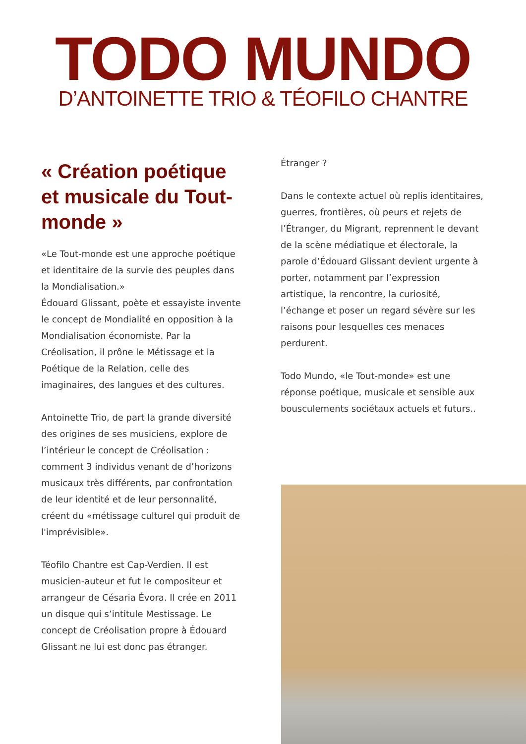TODO MUNDO
D’ANTOINETTE TRIO & TÉOFILO CHANTRE
« Création poétique et musicale du Tout-monde »
«Le Tout-monde est une approche poétique et identitaire de la survie des peuples dans la Mondialisation.»
Édouard Glissant, poète et essayiste invente le concept de Mondialité en opposition à la Mondialisation économiste. Par la Créolisation, il prône le Métissage et la Poétique de la Relation, celle des imaginaires, des langues et des cultures.
Antoinette Trio, de part la grande diversité des origines de ses musiciens, explore de l’intérieur le concept de Créolisation : comment 3 individus venant de d’horizons musicaux très différents, par confrontation de leur identité et de leur personnalité, créent du «métissage culturel qui produit de l'imprévisible».
Téofilo Chantre est Cap-Verdien. Il est musicien-auteur et fut le compositeur et arrangeur de Césaria Évora. Il crée en 2011 un disque qui s’intitule Mestissage. Le concept de Créolisation propre à Édouard Glissant ne lui est donc pas étranger.
Étranger ?
Dans le contexte actuel où replis identitaires, guerres, frontières, où peurs et rejets de l’Étranger, du Migrant, reprennent le devant de la scène médiatique et électorale, la parole d’Édouard Glissant devient urgente à porter, notamment par l’expression artistique, la rencontre, la curiosité, l’échange et poser un regard sévère sur les raisons pour lesquelles ces menaces perdurent.
Todo Mundo, «le Tout-monde» est une réponse poétique, musicale et sensible aux bousculements sociétaux actuels et futurs..